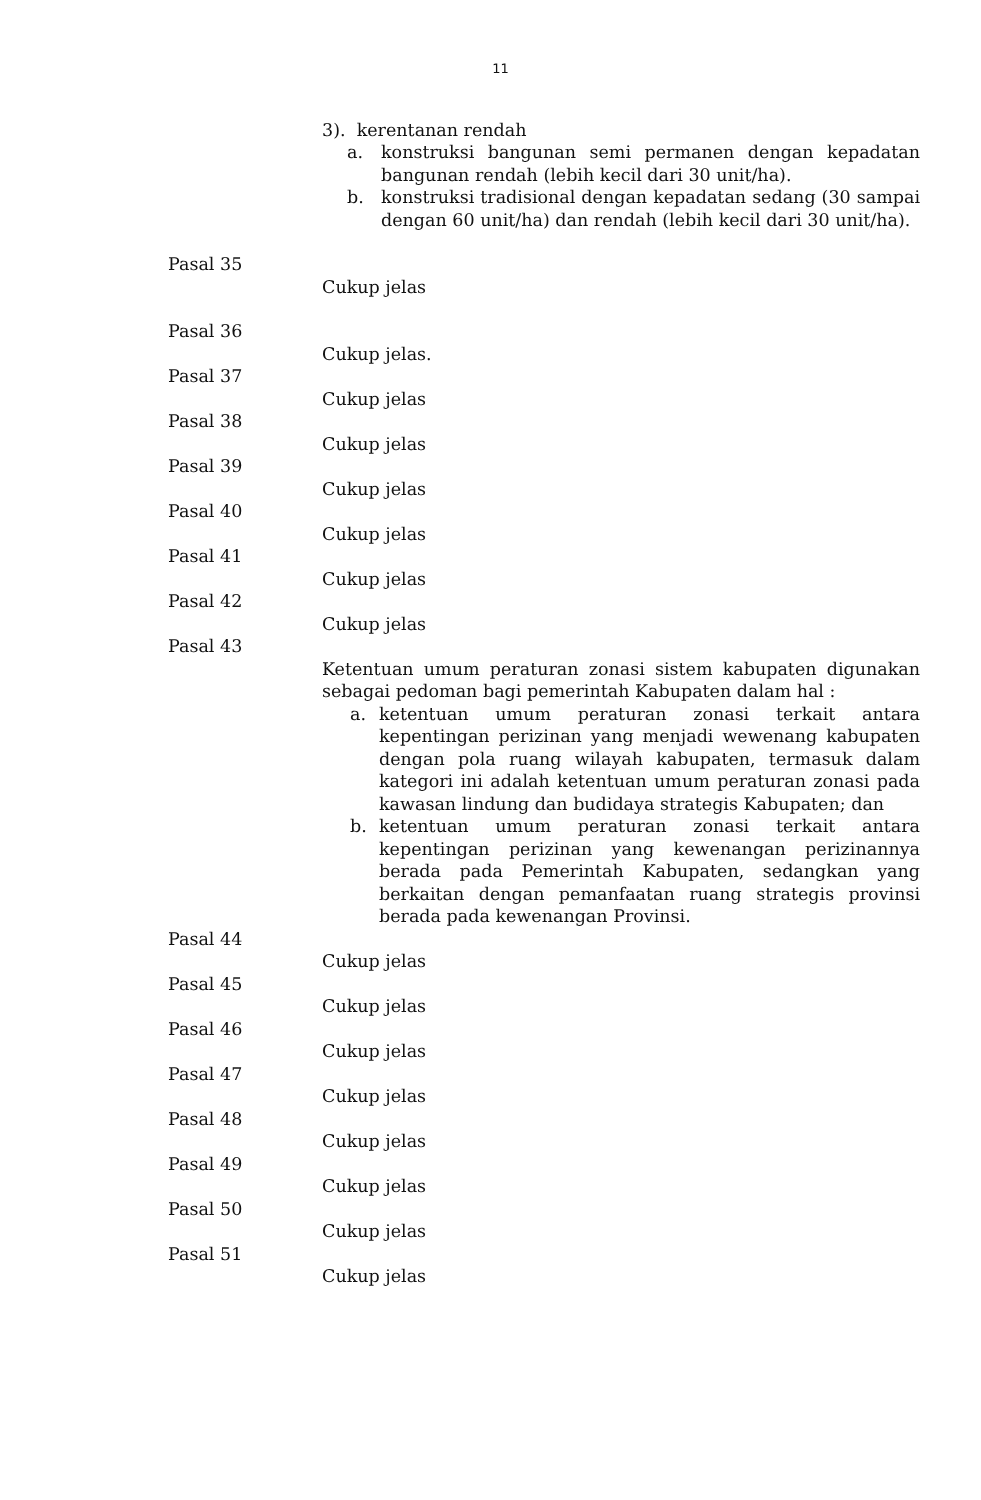11
3). kerentanan rendah
a. konstruksi bangunan semi permanen dengan kepadatan bangunan rendah (lebih kecil dari 30 unit/ha).
b. konstruksi tradisional dengan kepadatan sedang (30 sampai dengan 60 unit/ha) dan rendah (lebih kecil dari 30 unit/ha).
Pasal 35
Cukup jelas
Pasal 36
Cukup jelas.
Pasal 37
Cukup jelas
Pasal 38
Cukup jelas
Pasal 39
Cukup jelas
Pasal 40
Cukup jelas
Pasal 41
Cukup jelas
Pasal 42
Cukup jelas
Pasal 43
Ketentuan umum peraturan zonasi sistem kabupaten digunakan sebagai pedoman bagi pemerintah Kabupaten dalam hal :
a. ketentuan umum peraturan zonasi terkait antara kepentingan perizinan yang menjadi wewenang kabupaten dengan pola ruang wilayah kabupaten, termasuk dalam kategori ini adalah ketentuan umum peraturan zonasi pada kawasan lindung dan budidaya strategis Kabupaten; dan
b. ketentuan umum peraturan zonasi terkait antara kepentingan perizinan yang kewenangan perizinannya berada pada Pemerintah Kabupaten, sedangkan yang berkaitan dengan pemanfaatan ruang strategis provinsi berada pada kewenangan Provinsi.
Pasal 44
Cukup jelas
Pasal 45
Cukup jelas
Pasal 46
Cukup jelas
Pasal 47
Cukup jelas
Pasal 48
Cukup jelas
Pasal 49
Cukup jelas
Pasal 50
Cukup jelas
Pasal 51
Cukup jelas